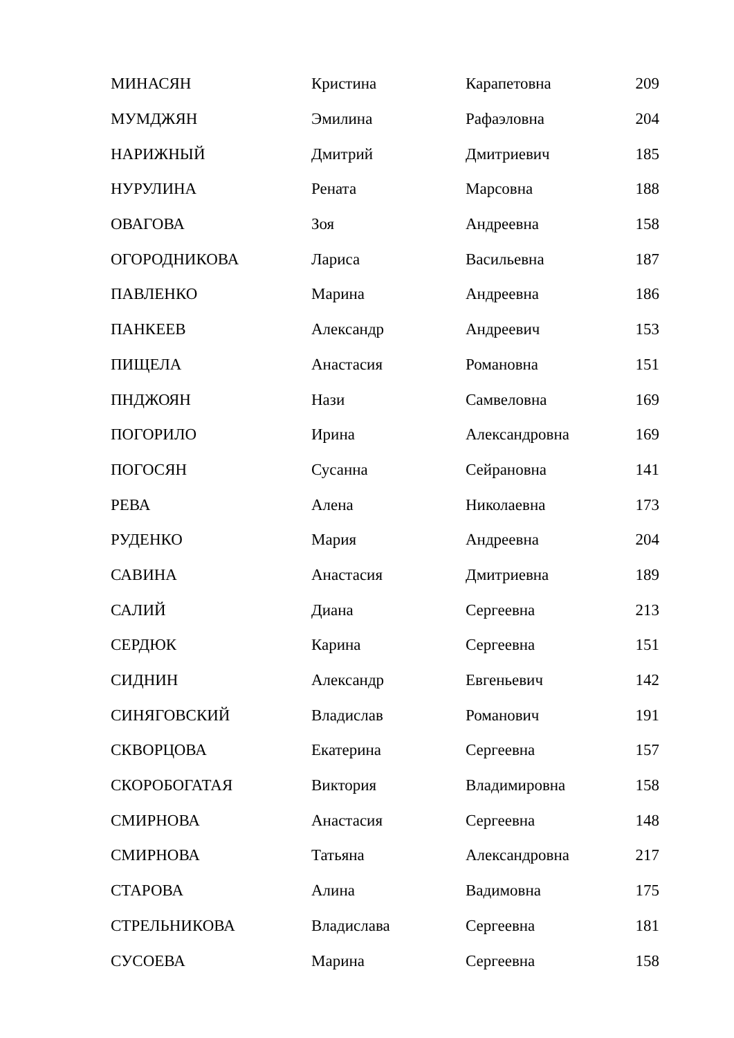| МИНАСЯН | Кристина | Карапетовна | 209 |
| МУМДЖЯН | Эмилина | Рафаэловна | 204 |
| НАРИЖНЫЙ | Дмитрий | Дмитриевич | 185 |
| НУРУЛИНА | Рената | Марсовна | 188 |
| ОВАГОВА | Зоя | Андреевна | 158 |
| ОГОРОДНИКОВА | Лариса | Васильевна | 187 |
| ПАВЛЕНКО | Марина | Андреевна | 186 |
| ПАНКЕЕВ | Александр | Андреевич | 153 |
| ПИЩЕЛА | Анастасия | Романовна | 151 |
| ПНДЖОЯН | Нази | Самвеловна | 169 |
| ПОГОРИЛО | Ирина | Александровна | 169 |
| ПОГОСЯН | Сусанна | Сейрановна | 141 |
| РЕВА | Алена | Николаевна | 173 |
| РУДЕНКО | Мария | Андреевна | 204 |
| САВИНА | Анастасия | Дмитриевна | 189 |
| САЛИЙ | Диана | Сергеевна | 213 |
| СЕРДЮК | Карина | Сергеевна | 151 |
| СИДНИН | Александр | Евгеньевич | 142 |
| СИНЯГОВСКИЙ | Владислав | Романович | 191 |
| СКВОРЦОВА | Екатерина | Сергеевна | 157 |
| СКОРОБОГАТАЯ | Виктория | Владимировна | 158 |
| СМИРНОВА | Анастасия | Сергеевна | 148 |
| СМИРНОВА | Татьяна | Александровна | 217 |
| СТАРОВА | Алина | Вадимовна | 175 |
| СТРЕЛЬНИКОВА | Владислава | Сергеевна | 181 |
| СУСОЕВА | Марина | Сергеевна | 158 |